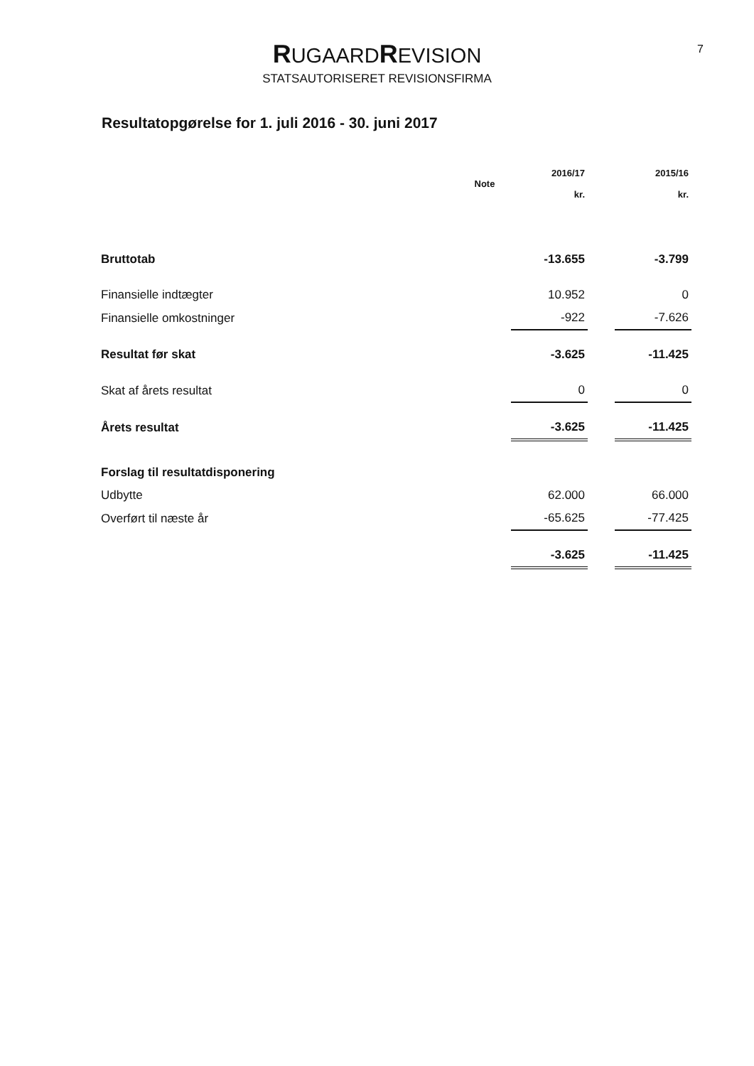RUGAARD REVISION
STATSAUTORISERET REVISIONSFIRMA
7
Resultatopgørelse for 1. juli 2016 - 30. juni 2017
| | Note | 2016/17 kr. | | 2015/16 kr. |
| --- | --- | --- | --- | --- |
| Bruttotab | | -13.655 | | -3.799 |
| Finansielle indtægter | | 10.952 | | 0 |
| Finansielle omkostninger | | -922 | | -7.626 |
| Resultat før skat | | -3.625 | | -11.425 |
| Skat af årets resultat | | 0 | | 0 |
| Årets resultat | | -3.625 | | -11.425 |
| Forslag til resultatdisponering | | | | |
| Udbytte | | 62.000 | | 66.000 |
| Overført til næste år | | -65.625 | | -77.425 |
| | | -3.625 | | -11.425 |